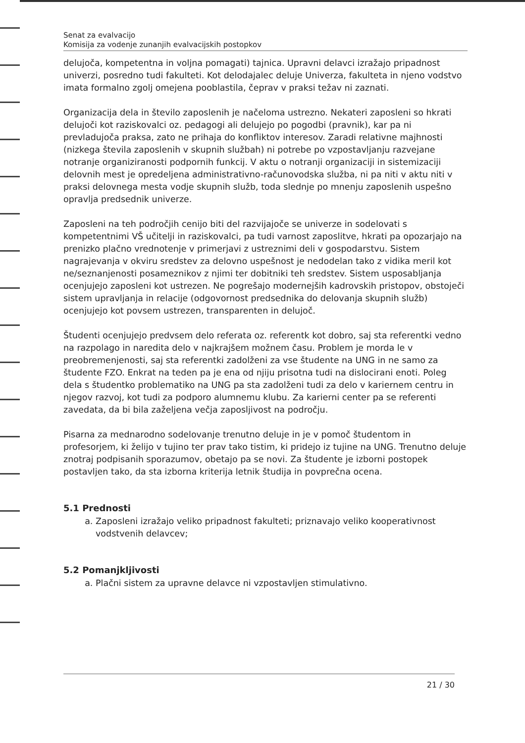Senat za evalvacijo
Komisija za vodenje zunanjih evalvacijskih postopkov
delujoča, kompetentna in voljna pomagati) tajnica. Upravni delavci izražajo pripadnost univerzi, posredno tudi fakulteti. Kot delodajalec deluje Univerza, fakulteta in njeno vodstvo imata formalno zgolj omejena pooblastila, čeprav v praksi težav ni zaznati.
Organizacija dela in število zaposlenih je načeloma ustrezno. Nekateri zaposleni so hkrati delujoči kot raziskovalci oz. pedagogi ali delujejo po pogodbi (pravnik), kar pa ni prevladujoča praksa, zato ne prihaja do konfliktov interesov. Zaradi relativne majhnosti (nizkega števila zaposlenih v skupnih službah) ni potrebe po vzpostavljanju razvejane notranje organiziranosti podpornih funkcij. V aktu o notranji organizaciji in sistemizaciji delovnih mest je opredeljena administrativno-računovodska služba, ni pa niti v aktu niti v praksi delovnega mesta vodje skupnih služb, toda slednje po mnenju zaposlenih uspešno opravlja predsednik univerze.
Zaposleni na teh področjih cenijo biti del razvijajoče se univerze in sodelovati s kompetentnimi VŠ učitelji in raziskovalci, pa tudi varnost zaposlitve, hkrati pa opozarjajo na prenizko plačno vrednotenje v primerjavi z ustreznimi deli v gospodarstvu. Sistem nagrajevanja v okviru sredstev za delovno uspešnost je nedodelan tako z vidika meril kot ne/seznanjenosti posameznikov z njimi ter dobitniki teh sredstev. Sistem usposabljanja ocenjujejo zaposleni kot ustrezen. Ne pogrešajo modernejših kadrovskih pristopov, obstoječi sistem upravljanja in relacije (odgovornost predsednika do delovanja skupnih služb) ocenjujejo kot povsem ustrezen, transparenten in delujoč.
Študenti ocenjujejo predvsem delo referata oz. referentk kot dobro, saj sta referentki vedno na razpolago in naredita delo v najkrajšem možnem času. Problem je morda le v preobremenjenosti, saj sta referentki zadolženi za vse študente na UNG in ne samo za študente FZO. Enkrat na teden pa je ena od njiju prisotna tudi na dislocirani enoti. Poleg dela s študentko problematiko na UNG pa sta zadolženi tudi za delo v kariernem centru in njegov razvoj, kot tudi za podporo alumnemu klubu. Za karierni center pa se referenti zavedata, da bi bila zaželjena večja zaposljivost na področju.
Pisarna za mednarodno sodelovanje trenutno deluje in je v pomoč študentom in profesorjem, ki želijo v tujino ter prav tako tistim, ki pridejo iz tujine na UNG. Trenutno deluje znotraj podpisanih sporazumov, obetajo pa se novi. Za študente je izborni postopek postavljen tako, da sta izborna kriterija letnik študija in povprečna ocena.
5.1 Prednosti
a. Zaposleni izražajo veliko pripadnost fakulteti; priznavajo veliko kooperativnost vodstvenih delavcev;
5.2 Pomanjkljivosti
a. Plačni sistem za upravne delavce ni vzpostavljen stimulativno.
21 / 30